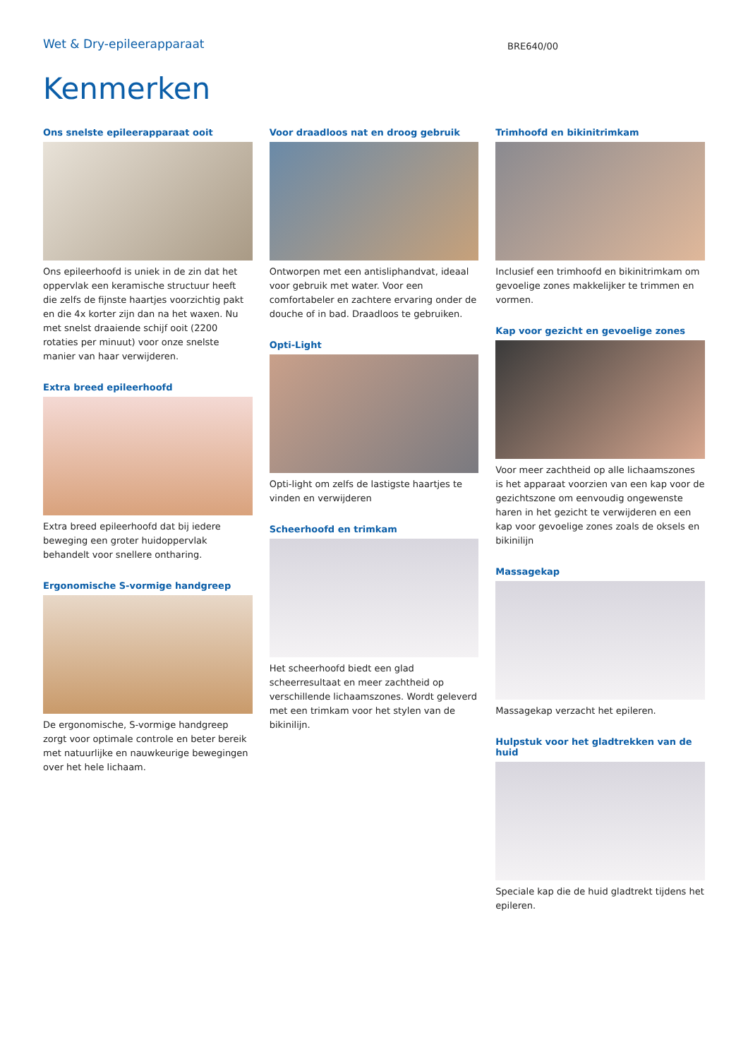Wet & Dry-epileerapparaat
BRE640/00
Kenmerken
Ons snelste epileerapparaat ooit
Ons epileerhoofd is uniek in de zin dat het oppervlak een keramische structuur heeft die zelfs de fijnste haartjes voorzichtig pakt en die 4x korter zijn dan na het waxen. Nu met snelst draaiende schijf ooit (2200 rotaties per minuut) voor onze snelste manier van haar verwijderen.
Extra breed epileerhoofd
Extra breed epileerhoofd dat bij iedere beweging een groter huidoppervlak behandelt voor snellere ontharing.
Ergonomische S-vormige handgreep
De ergonomische, S-vormige handgreep zorgt voor optimale controle en beter bereik met natuurlijke en nauwkeurige bewegingen over het hele lichaam.
Voor draadloos nat en droog gebruik
Ontworpen met een antisliphandvat, ideaal voor gebruik met water. Voor een comfortabeler en zachtere ervaring onder de douche of in bad. Draadloos te gebruiken.
Opti-Light
Opti-light om zelfs de lastigste haartjes te vinden en verwijderen
Scheerhoofd en trimkam
Het scheerhoofd biedt een glad scheerresultaat en meer zachtheid op verschillende lichaamszones. Wordt geleverd met een trimkam voor het stylen van de bikinilijn.
Trimhoofd en bikinitrimkam
Inclusief een trimhoofd en bikinitrimkam om gevoelige zones makkelijker te trimmen en vormen.
Kap voor gezicht en gevoelige zones
Voor meer zachtheid op alle lichaamszones is het apparaat voorzien van een kap voor de gezichtszone om eenvoudig ongewenste haren in het gezicht te verwijderen en een kap voor gevoelige zones zoals de oksels en bikinilijn
Massagekap
Massagekap verzacht het epileren.
Hulpstuk voor het gladtrekken van de huid
Speciale kap die de huid gladtrekt tijdens het epileren.